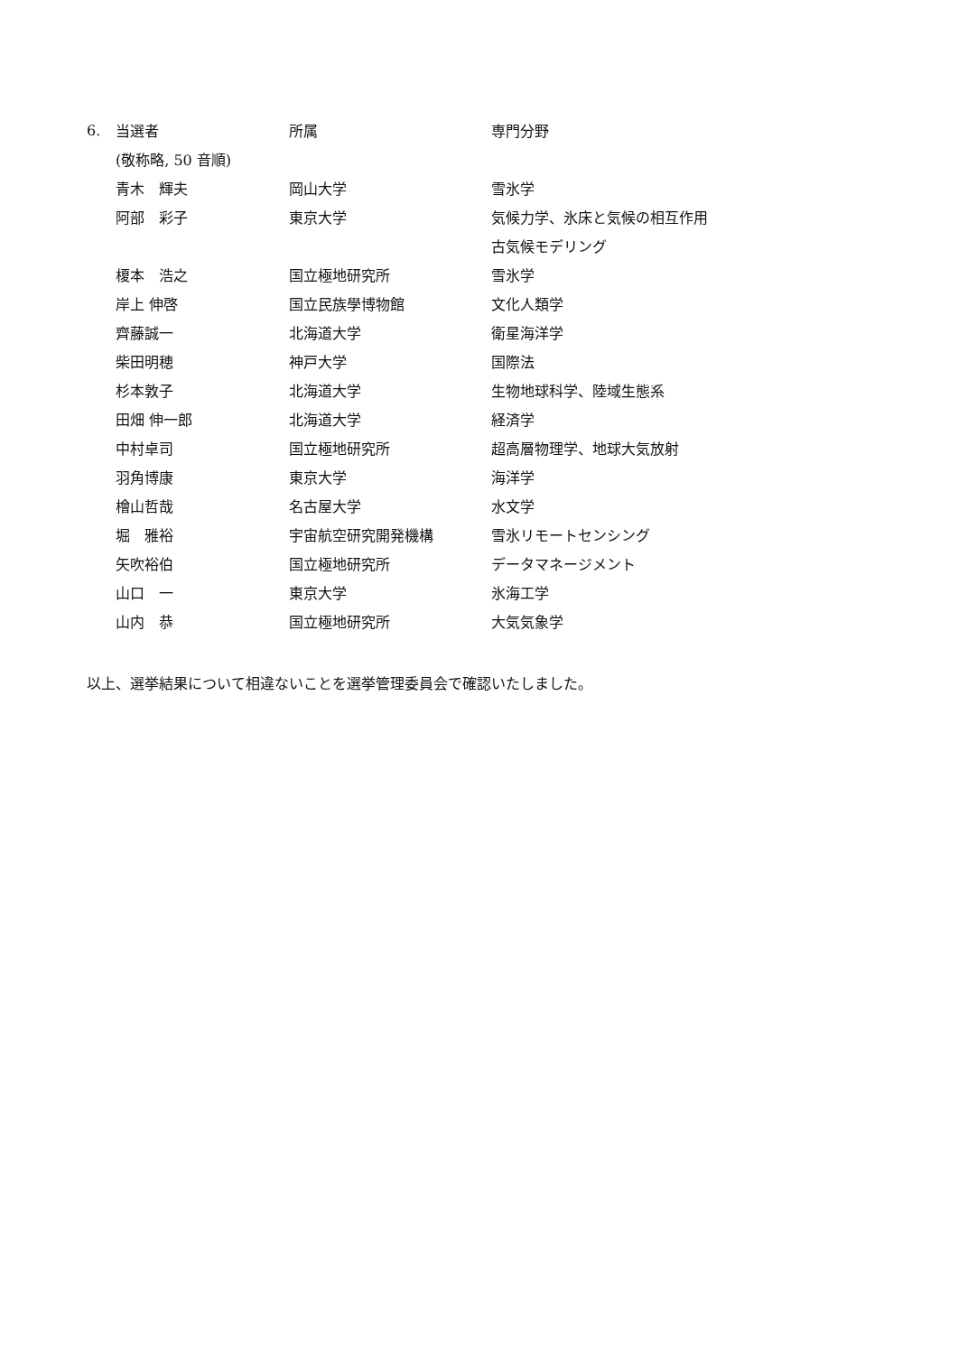| 6. | 当選者 | 所属 | 専門分野 |
| | (敬称略, 50 音順) | | |
| | 青木 輝夫 | 岡山大学 | 雪氷学 |
| | 阿部 彩子 | 東京大学 | 気候力学、氷床と気候の相互作用 |
| | | | 古気候モデリング |
| | 榎本 浩之 | 国立極地研究所 | 雪氷学 |
| | 岸上 伸啓 | 国立民族學博物館 | 文化人類学 |
| | 齊藤誠一 | 北海道大学 | 衛星海洋学 |
| | 柴田明穂 | 神戸大学 | 国際法 |
| | 杉本敦子 | 北海道大学 | 生物地球科学、陸域生態系 |
| | 田畑 伸一郎 | 北海道大学 | 経済学 |
| | 中村卓司 | 国立極地研究所 | 超高層物理学、地球大気放射 |
| | 羽角博康 | 東京大学 | 海洋学 |
| | 檜山哲哉 | 名古屋大学 | 水文学 |
| | 堀 雅裕 | 宇宙航空研究開発機構 | 雪氷リモートセンシング |
| | 矢吹裕伯 | 国立極地研究所 | データマネージメント |
| | 山口 一 | 東京大学 | 氷海工学 |
| | 山内 恭 | 国立極地研究所 | 大気気象学 |
以上、選挙結果について相違ないことを選挙管理委員会で確認いたしました。